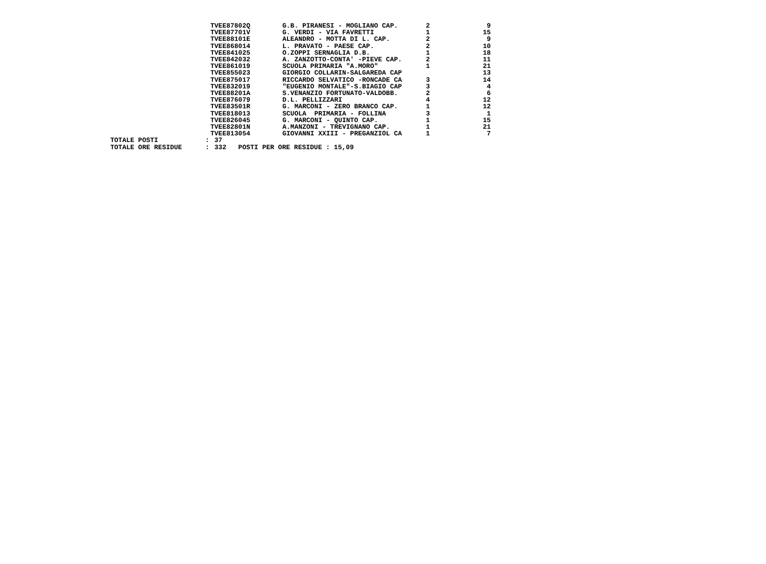| | | TVEE87802Q | G.B. PIRANESI - MOGLIANO CAP. | 2 | 9 |
| | | TVEE87701V | G. VERDI - VIA FAVRETTI | 1 | 15 |
| | | TVEE88101E | ALEANDRO - MOTTA DI L. CAP. | 2 | 9 |
| | | TVEE868014 | L. PRAVATO - PAESE CAP. | 2 | 10 |
| | | TVEE841025 | O.ZOPPI SERNAGLIA D.B. | 1 | 18 |
| | | TVEE842032 | A. ZANZOTTO-CONTA' -PIEVE CAP. | 2 | 11 |
| | | TVEE861019 | SCUOLA PRIMARIA "A.MORO" | 1 | 21 |
| | | TVEE855023 | GIORGIO COLLARIN-SALGAREDA CAP | | 13 |
| | | TVEE875017 | RICCARDO SELVATICO -RONCADE CA | 3 | 14 |
| | | TVEE832019 | "EUGENIO MONTALE"-S.BIAGIO CAP | 3 | 4 |
| | | TVEE88201A | S.VENANZIO FORTUNATO-VALDOBB. | 2 | 6 |
| | | TVEE876079 | D.L. PELLIZZARI | 4 | 12 |
| | | TVEE83501R | G. MARCONI - ZERO BRANCO CAP. | 1 | 12 |
| | | TVEE818013 | SCUOLA PRIMARIA - FOLLINA | 3 | 1 |
| | | TVEE826045 | G. MARCONI - QUINTO CAP. | 1 | 15 |
| | | TVEE82801N | A.MANZONI - TREVIGNANO CAP. | 1 | 21 |
| | | TVEE813054 | GIOVANNI XXIII - PREGANZIOL CA | 1 | 7 |
| TOTALE POSTI | : | 37 | | | |
| TOTALE ORE RESIDUE | : | 332 POSTI PER ORE RESIDUE : 15,09 | | | |